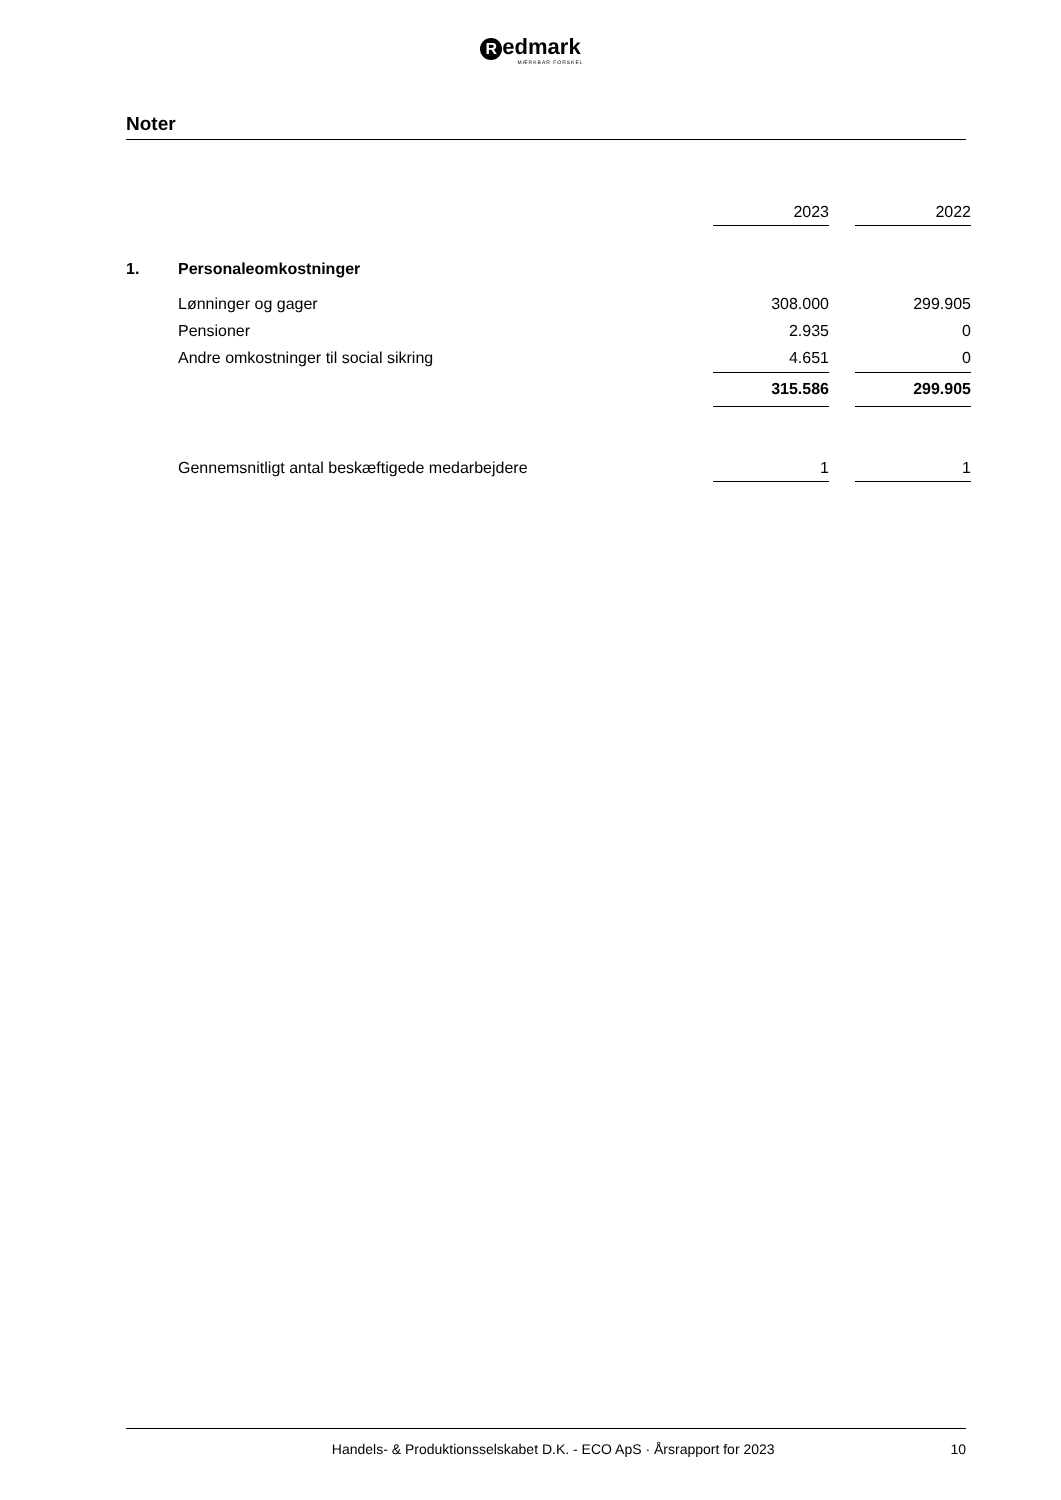Redmark
MÆRKBAR FORSKEL
Noter
| | | 2023 | | 2022 |
| --- | --- | --- | --- | --- |
| 1. | Personaleomkostninger | | | |
| | Lønninger og gager | 308.000 | | 299.905 |
| | Pensioner | 2.935 | | 0 |
| | Andre omkostninger til social sikring | 4.651 | | 0 |
| | | 315.586 | | 299.905 |
| | Gennemsnitligt antal beskæftigede medarbejdere | 1 | | 1 |
Handels- & Produktionsselskabet D.K. - ECO ApS · Årsrapport for 2023 10